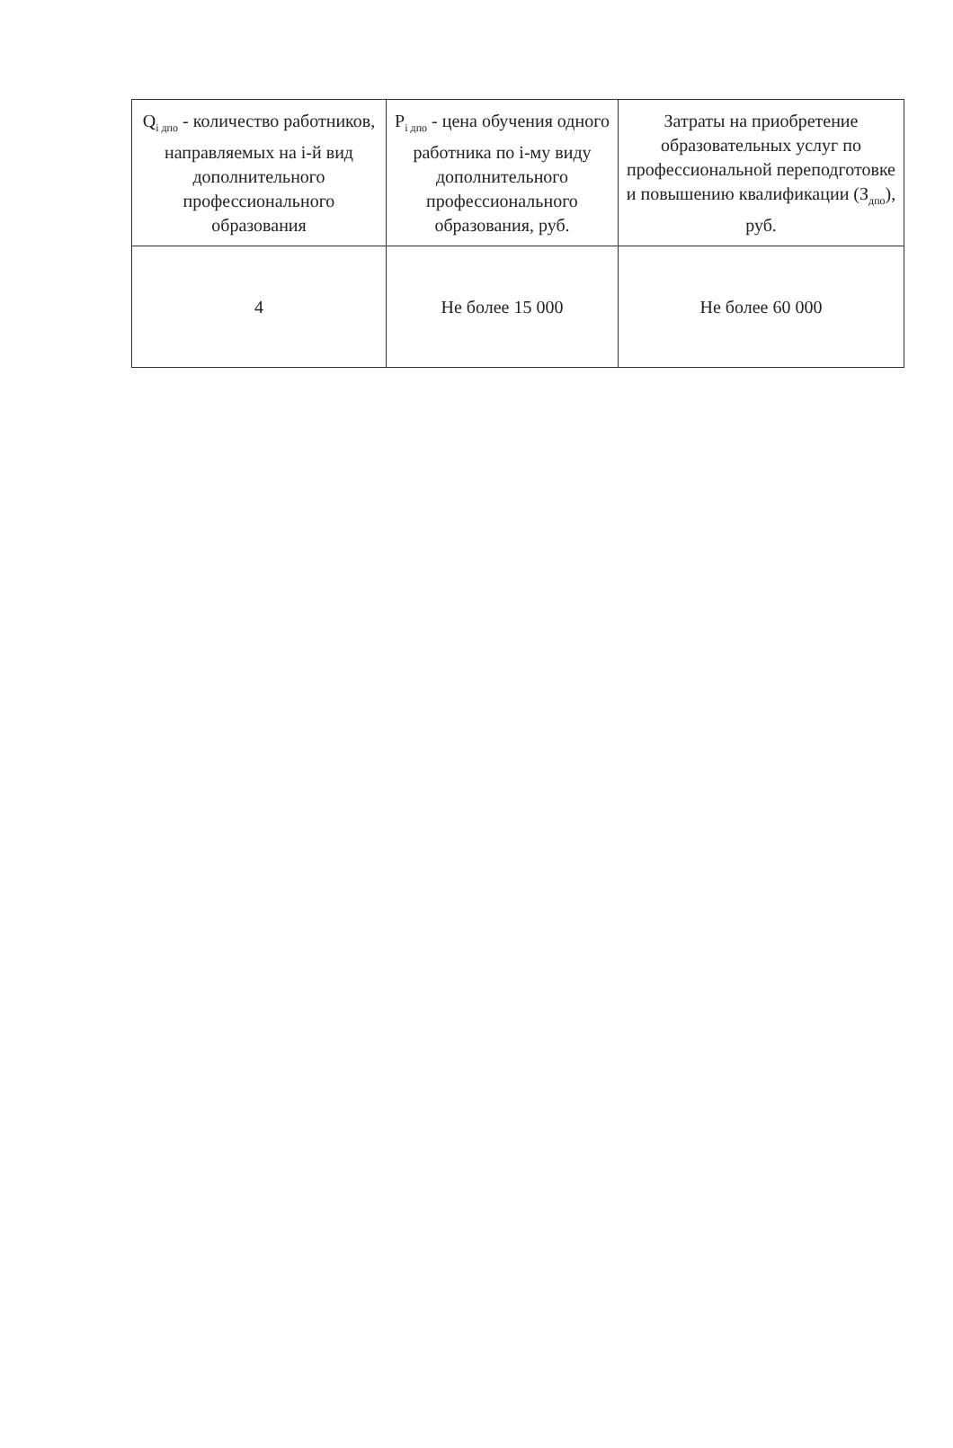| Q<sub>i дпо</sub> - количество работников, направляемых на i-й вид дополнительного профессионального образования | P<sub>i дпо</sub> - цена обучения одного работника по i-му виду дополнительного профессионального образования, руб. | Затраты на приобретение образовательных услуг по профессиональной переподготовке и повышению квалификации (З<sub>дпо</sub>), руб. |
| 4 | Не более 15 000 | Не более 60 000 |